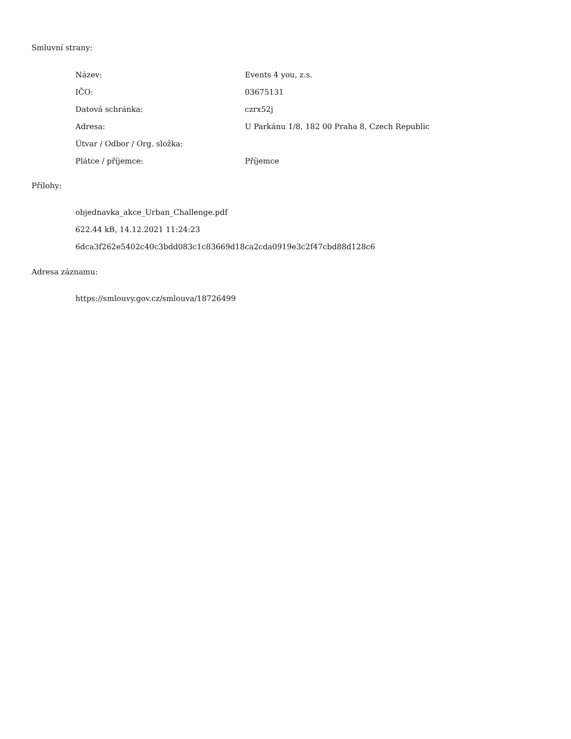Smluvní strany:
| Název: | Events 4 you, z.s. |
| IČO: | 03675131 |
| Datová schránka: | czrx52j |
| Adresa: | U Parkánu 1/8, 182 00 Praha 8, Czech Republic |
| Útvar / Odbor / Org. složka: | |
| Plátce / příjemce: | Příjemce |
Přílohy:
objednavka_akce_Urban_Challenge.pdf
622.44 kB, 14.12.2021 11:24:23
6dca3f262e5402c40c3bdd083c1c83669d18ca2cda0919e3c2f47cbd88d128c6
Adresa záznamu:
https://smlouvy.gov.cz/smlouva/18726499